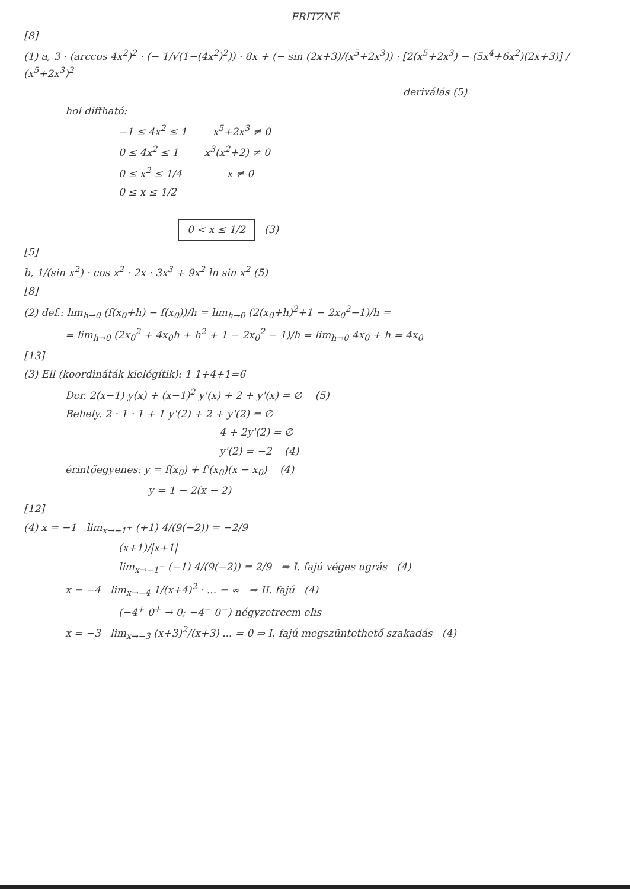FRITZNÉ
[8]
(1) a, 3 · (arccos 4x<sup>2</sup>)<sup>2</sup> · (− 1/√(1−(4x<sup>2</sup>)<sup>2</sup>)) · 8x + (− sin (2x+3)/(x<sup>5</sup>+2x<sup>3</sup>)) · [2(x<sup>5</sup>+2x<sup>3</sup>) − (5x<sup>4</sup>+6x<sup>2</sup>)(2x+3)] / (x<sup>5</sup>+2x<sup>3</sup>)<sup>2</sup>
deriválás (5)
hol diffható:
−1 ≤ 4x<sup>2</sup> ≤ 1 x<sup>5</sup>+2x<sup>3</sup> ≠ 0
0 ≤ 4x<sup>2</sup> ≤ 1 x<sup>3</sup>(x<sup>2</sup>+2) ≠ 0
0 ≤ x<sup>2</sup> ≤ 1/4 x ≠ 0
0 ≤ x ≤ 1/2
0 < x ≤ 1/2 (3)
[5]
b, 1/(sin x<sup>2</sup>) · cos x<sup>2</sup> · 2x · 3x<sup>3</sup> + 9x<sup>2</sup> ln sin x<sup>2</sup> (5)
[8]
(2) def.: lim<sub>h→0</sub> (f(x<sub>0</sub>+h) − f(x<sub>0</sub>))/h = lim<sub>h→0</sub> (2(x<sub>0</sub>+h)<sup>2</sup>+1 − 2x<sub>0</sub><sup>2</sup>−1)/h =
= lim<sub>h→0</sub> (2x<sub>0</sub><sup>2</sup> + 4x<sub>0</sub>h + h<sup>2</sup> + 1 − 2x<sub>0</sub><sup>2</sup> − 1)/h = lim<sub>h→0</sub> 4x<sub>0</sub> + h = 4x<sub>0</sub>
[13]
(3) Ell (koordináták kielégítik): 1 1+4+1=6
Der. 2(x−1) y(x) + (x−1)<sup>2</sup> y'(x) + 2 + y'(x) = ∅ (5)
Behely. 2 · 1 · 1 + 1 y'(2) + 2 + y'(2) = ∅
4 + 2y'(2) = ∅
y'(2) = −2 (4)
érintőegyenes: y = f(x<sub>0</sub>) + f'(x<sub>0</sub>)(x − x<sub>0</sub>) (4)
y = 1 − 2(x − 2)
[12]
(4) x = −1 lim<sub>x→−1<sup>+</sup></sub> (+1) 4/(9(−2)) = −2/9
(x+1)/|x+1|
lim<sub>x→−1<sup>−</sup></sub> (−1) 4/(9(−2)) = 2/9 ⇒ I. fajú véges ugrás (4)
x = −4 lim<sub>x→−4</sub> 1/(x+4)<sup>2</sup> · ... = ∞ ⇒ II. fajú (4)
(−4<sup>+</sup> 0<sup>+</sup> → 0; −4<sup>−</sup> 0<sup>−</sup>) négyzetrecm elis
x = −3 lim<sub>x→−3</sub> (x+3)<sup>2</sup>/(x+3) ... = 0 ⇒ I. fajú megszüntethető szakadás (4)